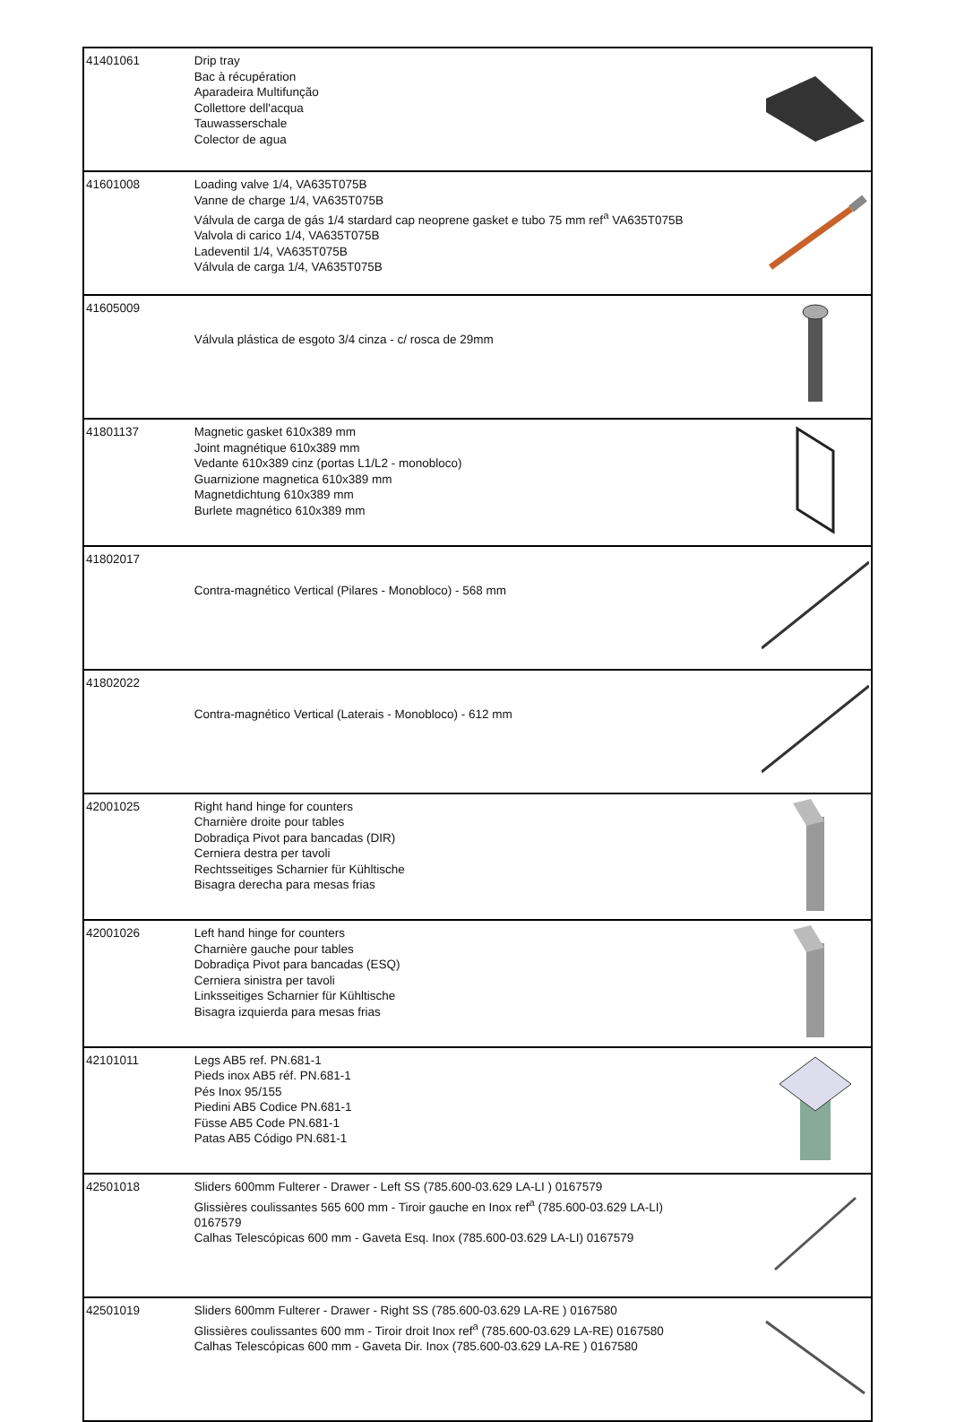| 41401061 | Drip tray Bac à récupération Aparadeira Multifunção Collettore dell'acqua Tauwasserschale Colector de agua | |
| 41601008 | Loading valve 1/4, VA635T075B Vanne de charge 1/4, VA635T075B Válvula de carga de gás 1/4 stardard cap neoprene gasket e tubo 75 mm ref<sup>a</sup> VA635T075B Valvola di carico 1/4, VA635T075B Ladeventil 1/4, VA635T075B Válvula de carga 1/4, VA635T075B | |
| 41605009 | Válvula plástica de esgoto 3/4 cinza - c/ rosca de 29mm | |
| 41801137 | Magnetic gasket 610x389 mm Joint magnétique 610x389 mm Vedante 610x389 cinz (portas L1/L2 - monobloco) Guarnizione magnetica 610x389 mm Magnetdichtung 610x389 mm Burlete magnético 610x389 mm | |
| 41802017 | Contra-magnético Vertical (Pilares - Monobloco) - 568 mm | |
| 41802022 | Contra-magnético Vertical (Laterais - Monobloco) - 612 mm | |
| 42001025 | Right hand hinge for counters Charnière droite pour tables Dobradiça Pivot para bancadas (DIR) Cerniera destra per tavoli Rechtsseitiges Scharnier für Kühltische Bisagra derecha para mesas frias | |
| 42001026 | Left hand hinge for counters Charnière gauche pour tables Dobradiça Pivot para bancadas (ESQ) Cerniera sinistra per tavoli Linksseitiges Scharnier für Kühltische Bisagra izquierda para mesas frias | |
| 42101011 | Legs AB5 ref. PN.681-1 Pieds inox AB5 réf. PN.681-1 Pés Inox 95/155 Piedini AB5 Codice PN.681-1 Füsse AB5 Code PN.681-1 Patas AB5 Código PN.681-1 | |
| 42501018 | Sliders 600mm Fulterer - Drawer - Left SS (785.600-03.629 LA-LI ) 0167579 Glissières coulissantes 565 600 mm - Tiroir gauche en Inox ref<sup>a</sup> (785.600-03.629 LA-LI) 0167579 Calhas Telescópicas 600 mm - Gaveta Esq. Inox (785.600-03.629 LA-LI) 0167579 | |
| 42501019 | Sliders 600mm Fulterer - Drawer - Right SS (785.600-03.629 LA-RE ) 0167580 Glissières coulissantes 600 mm - Tiroir droit Inox ref<sup>a</sup> (785.600-03.629 LA-RE) 0167580 Calhas Telescópicas 600 mm - Gaveta Dir. Inox (785.600-03.629 LA-RE ) 0167580 | |